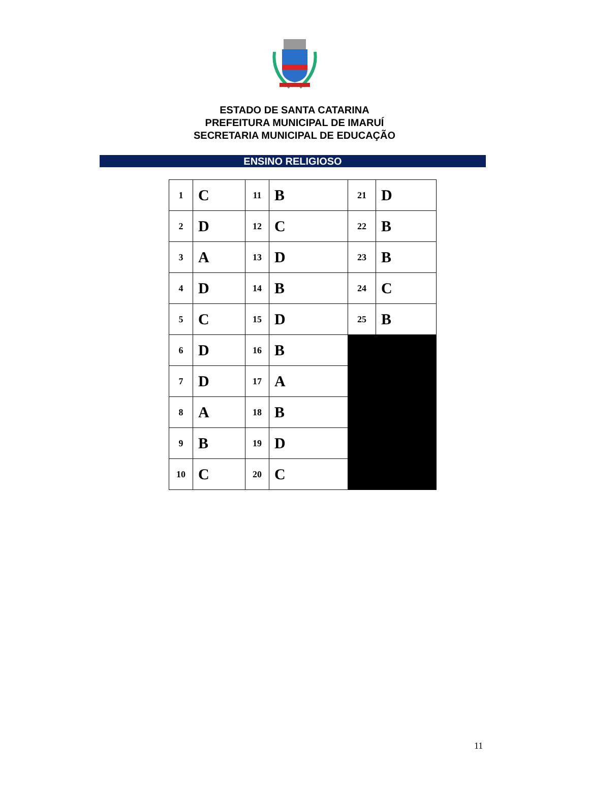ESTADO DE SANTA CATARINA
PREFEITURA MUNICIPAL DE IMARUÍ
SECRETARIA MUNICIPAL DE EDUCAÇÃO
ENSINO RELIGIOSO
| 1 | C | 11 | B | 21 | D |
| 2 | D | 12 | C | 22 | B |
| 3 | A | 13 | D | 23 | B |
| 4 | D | 14 | B | 24 | C |
| 5 | C | 15 | D | 25 | B |
| 6 | D | 16 | B | | |
| 7 | D | 17 | A | | |
| 8 | A | 18 | B | | |
| 9 | B | 19 | D | | |
| 10 | C | 20 | C | | |
11